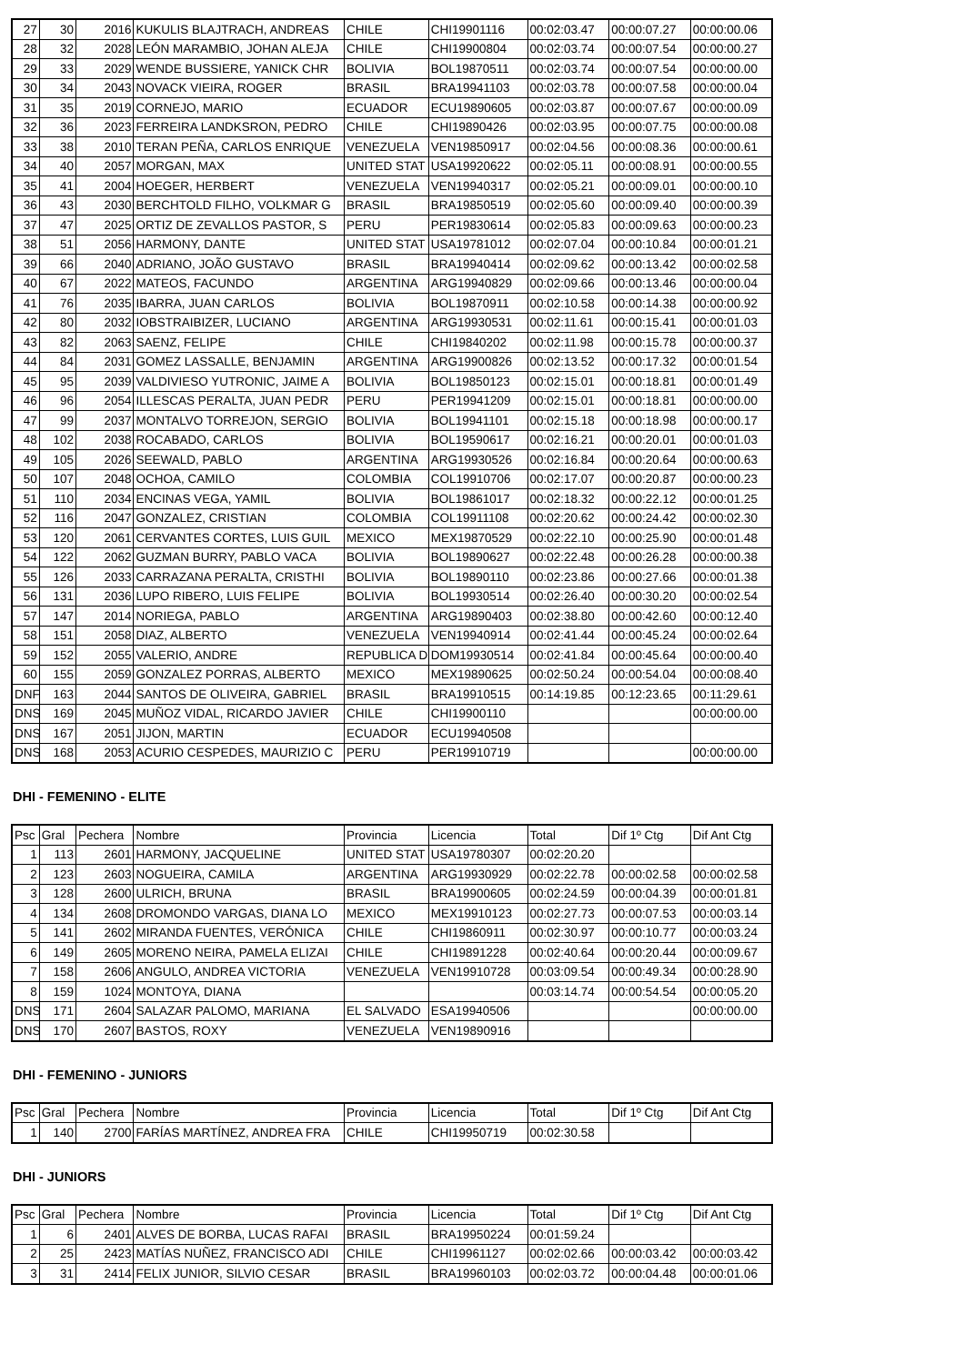| 27 | 30 | 2016 | KUKULIS BLAJTRACH, ANDREAS | CHILE | CHI19901116 | 00:02:03.47 | 00:00:07.27 | 00:00:00.06 |
| 28 | 32 | 2028 | LEÓN MARAMBIO, JOHAN ALEJA | CHILE | CHI19900804 | 00:02:03.74 | 00:00:07.54 | 00:00:00.27 |
| 29 | 33 | 2029 | WENDE BUSSIERE, YANICK CHR | BOLIVIA | BOL19870511 | 00:02:03.74 | 00:00:07.54 | 00:00:00.00 |
| 30 | 34 | 2043 | NOVACK VIEIRA, ROGER | BRASIL | BRA19941103 | 00:02:03.78 | 00:00:07.58 | 00:00:00.04 |
| 31 | 35 | 2019 | CORNEJO, MARIO | ECUADOR | ECU19890605 | 00:02:03.87 | 00:00:07.67 | 00:00:00.09 |
| 32 | 36 | 2023 | FERREIRA LANDKSRON, PEDRO | CHILE | CHI19890426 | 00:02:03.95 | 00:00:07.75 | 00:00:00.08 |
| 33 | 38 | 2010 | TERAN PEÑA, CARLOS ENRIQUE | VENEZUELA | VEN19850917 | 00:02:04.56 | 00:00:08.36 | 00:00:00.61 |
| 34 | 40 | 2057 | MORGAN, MAX | UNITED STAT | USA19920622 | 00:02:05.11 | 00:00:08.91 | 00:00:00.55 |
| 35 | 41 | 2004 | HOEGER, HERBERT | VENEZUELA | VEN19940317 | 00:02:05.21 | 00:00:09.01 | 00:00:00.10 |
| 36 | 43 | 2030 | BERCHTOLD FILHO, VOLKMAR G | BRASIL | BRA19850519 | 00:02:05.60 | 00:00:09.40 | 00:00:00.39 |
| 37 | 47 | 2025 | ORTIZ DE ZEVALLOS PASTOR, S | PERU | PER19830614 | 00:02:05.83 | 00:00:09.63 | 00:00:00.23 |
| 38 | 51 | 2056 | HARMONY, DANTE | UNITED STAT | USA19781012 | 00:02:07.04 | 00:00:10.84 | 00:00:01.21 |
| 39 | 66 | 2040 | ADRIANO, JOÃO GUSTAVO | BRASIL | BRA19940414 | 00:02:09.62 | 00:00:13.42 | 00:00:02.58 |
| 40 | 67 | 2022 | MATEOS, FACUNDO | ARGENTINA | ARG19940829 | 00:02:09.66 | 00:00:13.46 | 00:00:00.04 |
| 41 | 76 | 2035 | IBARRA, JUAN CARLOS | BOLIVIA | BOL19870911 | 00:02:10.58 | 00:00:14.38 | 00:00:00.92 |
| 42 | 80 | 2032 | IOBSTRAIBIZER, LUCIANO | ARGENTINA | ARG19930531 | 00:02:11.61 | 00:00:15.41 | 00:00:01.03 |
| 43 | 82 | 2063 | SAENZ, FELIPE | CHILE | CHI19840202 | 00:02:11.98 | 00:00:15.78 | 00:00:00.37 |
| 44 | 84 | 2031 | GOMEZ LASSALLE, BENJAMIN | ARGENTINA | ARG19900826 | 00:02:13.52 | 00:00:17.32 | 00:00:01.54 |
| 45 | 95 | 2039 | VALDIVIESO YUTRONIC, JAIME A | BOLIVIA | BOL19850123 | 00:02:15.01 | 00:00:18.81 | 00:00:01.49 |
| 46 | 96 | 2054 | ILLESCAS PERALTA, JUAN PEDR | PERU | PER19941209 | 00:02:15.01 | 00:00:18.81 | 00:00:00.00 |
| 47 | 99 | 2037 | MONTALVO TORREJON, SERGIO | BOLIVIA | BOL19941101 | 00:02:15.18 | 00:00:18.98 | 00:00:00.17 |
| 48 | 102 | 2038 | ROCABADO, CARLOS | BOLIVIA | BOL19590617 | 00:02:16.21 | 00:00:20.01 | 00:00:01.03 |
| 49 | 105 | 2026 | SEEWALD, PABLO | ARGENTINA | ARG19930526 | 00:02:16.84 | 00:00:20.64 | 00:00:00.63 |
| 50 | 107 | 2048 | OCHOA, CAMILO | COLOMBIA | COL19910706 | 00:02:17.07 | 00:00:20.87 | 00:00:00.23 |
| 51 | 110 | 2034 | ENCINAS VEGA, YAMIL | BOLIVIA | BOL19861017 | 00:02:18.32 | 00:00:22.12 | 00:00:01.25 |
| 52 | 116 | 2047 | GONZALEZ, CRISTIAN | COLOMBIA | COL19911108 | 00:02:20.62 | 00:00:24.42 | 00:00:02.30 |
| 53 | 120 | 2061 | CERVANTES CORTES, LUIS GUIL | MEXICO | MEX19870529 | 00:02:22.10 | 00:00:25.90 | 00:00:01.48 |
| 54 | 122 | 2062 | GUZMAN BURRY, PABLO VACA | BOLIVIA | BOL19890627 | 00:02:22.48 | 00:00:26.28 | 00:00:00.38 |
| 55 | 126 | 2033 | CARRAZANA PERALTA, CRISTHI | BOLIVIA | BOL19890110 | 00:02:23.86 | 00:00:27.66 | 00:00:01.38 |
| 56 | 131 | 2036 | LUPO RIBERO, LUIS FELIPE | BOLIVIA | BOL19930514 | 00:02:26.40 | 00:00:30.20 | 00:00:02.54 |
| 57 | 147 | 2014 | NORIEGA, PABLO | ARGENTINA | ARG19890403 | 00:02:38.80 | 00:00:42.60 | 00:00:12.40 |
| 58 | 151 | 2058 | DIAZ, ALBERTO | VENEZUELA | VEN19940914 | 00:02:41.44 | 00:00:45.24 | 00:00:02.64 |
| 59 | 152 | 2055 | VALERIO, ANDRE | REPUBLICA D | DOM19930514 | 00:02:41.84 | 00:00:45.64 | 00:00:00.40 |
| 60 | 155 | 2059 | GONZALEZ PORRAS, ALBERTO | MEXICO | MEX19890625 | 00:02:50.24 | 00:00:54.04 | 00:00:08.40 |
| DNF | 163 | 2044 | SANTOS DE OLIVEIRA, GABRIEL | BRASIL | BRA19910515 | 00:14:19.85 | 00:12:23.65 | 00:11:29.61 |
| DNS | 169 | 2045 | MUÑOZ VIDAL, RICARDO JAVIER | CHILE | CHI19900110 | | | 00:00:00.00 |
| DNS | 167 | 2051 | JIJON, MARTIN | ECUADOR | ECU19940508 | | | |
| DNS | 168 | 2053 | ACURIO CESPEDES, MAURIZIO C | PERU | PER19910719 | | | 00:00:00.00 |
DHI - FEMENINO - ELITE
| Psc | Gral | Pechera | Nombre | Provincia | Licencia | Total | Dif 1º Ctg | Dif Ant Ctg |
| 1 | 113 | 2601 | HARMONY, JACQUELINE | UNITED STAT | USA19780307 | 00:02:20.20 | | |
| 2 | 123 | 2603 | NOGUEIRA, CAMILA | ARGENTINA | ARG19930929 | 00:02:22.78 | 00:00:02.58 | 00:00:02.58 |
| 3 | 128 | 2600 | ULRICH, BRUNA | BRASIL | BRA19900605 | 00:02:24.59 | 00:00:04.39 | 00:00:01.81 |
| 4 | 134 | 2608 | DROMONDO VARGAS, DIANA LO | MEXICO | MEX19910123 | 00:02:27.73 | 00:00:07.53 | 00:00:03.14 |
| 5 | 141 | 2602 | MIRANDA FUENTES, VERÓNICA | CHILE | CHI19860911 | 00:02:30.97 | 00:00:10.77 | 00:00:03.24 |
| 6 | 149 | 2605 | MORENO NEIRA, PAMELA ELIZAI | CHILE | CHI19891228 | 00:02:40.64 | 00:00:20.44 | 00:00:09.67 |
| 7 | 158 | 2606 | ANGULO, ANDREA VICTORIA | VENEZUELA | VEN19910728 | 00:03:09.54 | 00:00:49.34 | 00:00:28.90 |
| 8 | 159 | 1024 | MONTOYA, DIANA | | | 00:03:14.74 | 00:00:54.54 | 00:00:05.20 |
| DNS | 171 | 2604 | SALAZAR PALOMO, MARIANA | EL SALVADO | ESA19940506 | | | 00:00:00.00 |
| DNS | 170 | 2607 | BASTOS, ROXY | VENEZUELA | VEN19890916 | | | |
DHI - FEMENINO - JUNIORS
| Psc | Gral | Pechera | Nombre | Provincia | Licencia | Total | Dif 1º Ctg | Dif Ant Ctg |
| 1 | 140 | 2700 | FARÍAS MARTÍNEZ, ANDREA FRA | CHILE | CHI19950719 | 00:02:30.58 | | |
DHI - JUNIORS
| Psc | Gral | Pechera | Nombre | Provincia | Licencia | Total | Dif 1º Ctg | Dif Ant Ctg |
| 1 | 6 | 2401 | ALVES DE BORBA, LUCAS RAFAI | BRASIL | BRA19950224 | 00:01:59.24 | | |
| 2 | 25 | 2423 | MATÍAS NUÑEZ, FRANCISCO ADI | CHILE | CHI19961127 | 00:02:02.66 | 00:00:03.42 | 00:00:03.42 |
| 3 | 31 | 2414 | FELIX JUNIOR, SILVIO CESAR | BRASIL | BRA19960103 | 00:02:03.72 | 00:00:04.48 | 00:00:01.06 |